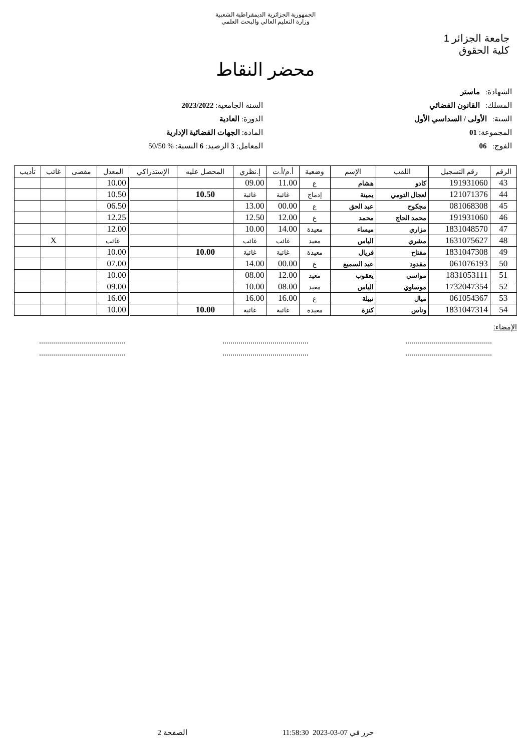الجمهورية الجزائرية الديمقراطية الشعبية
وزارة التعليم العالي والبحث العلمي
جامعة الجزائر 1
كلية الحقوق
محضر النقاط
الشهادة: ماستر
المسلك: القانون القضائي
السنة: الأولى / السداسي الأول
المجموعة: 01
الفوج: 06
السنة الجامعية: 2023/2022
الدورة: العادية
المادة: الجهات القضائية الإدارية
المعامل: 3 الرصيد: 6 النسبة: % 50/50
| الرقم | رقم التسجيل | اللقب | الإسم | وضعية | أ.م/أ.ت | إ.نظري | المحصل عليه | الإستدراكي | المعدل | مقصى | غائب | تأديب |
| --- | --- | --- | --- | --- | --- | --- | --- | --- | --- | --- | --- | --- |
| 43 | 191931060 | كادو | هشام | ع | 11.00 | 09.00 | | | 10.00 | | | |
| 44 | 121071376 | لعجال التومي | يمينة | إدماج | غائبة | غائبة | 10.50 | | 10.50 | | | |
| 45 | 081068308 | مجكوح | عبد الحق | ع | 00.00 | 13.00 | | | 06.50 | | | |
| 46 | 191931060 | محمد الحاج | محمد | ع | 12.00 | 12.50 | | | 12.25 | | | |
| 47 | 1831048570 | مزاري | ميساء | معيدة | 14.00 | 10.00 | | | 12.00 | | | |
| 48 | 1631075627 | مشري | الياس | معيد | غائب | غائب | | | غائب | | X | |
| 49 | 1831047308 | مفتاح | فريال | معيدة | غائبة | غائبة | 10.00 | | 10.00 | | | |
| 50 | 061076193 | مقدود | عبد السميع | ع | 00.00 | 14.00 | | | 07.00 | | | |
| 51 | 1831053111 | مواسي | يعقوب | معيد | 12.00 | 08.00 | | | 10.00 | | | |
| 52 | 1732047354 | موساوي | الياس | معيد | 08.00 | 10.00 | | | 09.00 | | | |
| 53 | 061054367 | ميال | نبيلة | ع | 16.00 | 16.00 | | | 16.00 | | | |
| 54 | 1831047314 | وناس | كنزة | معيدة | غائبة | غائبة | 10.00 | | 10.00 | | | |
الإمضاء:
........................................... ........................................... ...........................................
........................................... ........................................... ...........................................
حرر في 07-03-2023 11:58:30 الصفحة 2